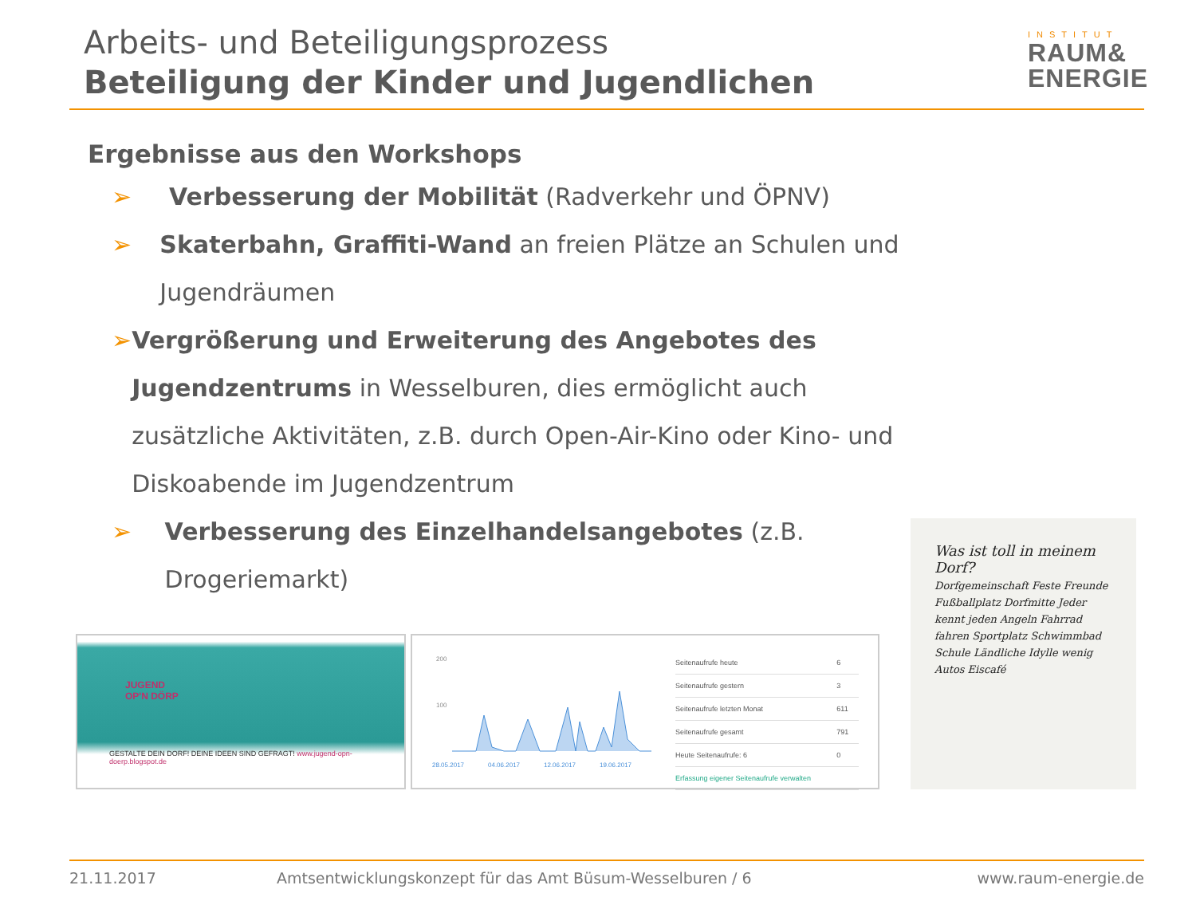Arbeits- und Beteiligungsprozess
Beteiligung der Kinder und Jugendlichen
INSTITUT
RAUM&
ENERGIE
Ergebnisse aus den Workshops
➢ Verbesserung der Mobilität (Radverkehr und ÖPNV)
➢ Skaterbahn, Graffiti-Wand an freien Plätze an Schulen und Jugendräumen
➢ Vergrößerung und Erweiterung des Angebotes des Jugendzentrums in Wesselburen, dies ermöglicht auch zusätzliche Aktivitäten, z.B. durch Open-Air-Kino oder Kino- und Diskoabende im Jugendzentrum
➢ Verbesserung des Einzelhandelsangebotes (z.B. Drogeriemarkt)
JUGEND
OP'N DÖRP
GESTALTE DEIN DORF! DEINE IDEEN SIND GEFRAGT! www.jugend-opn-doerp.blogspot.de
200
100
28.05.2017
04.06.2017
12.06.2017
19.06.2017
| Seitenaufrufe heute | 6 |
| Seitenaufrufe gestern | 3 |
| Seitenaufrufe letzten Monat | 611 |
| Seitenaufrufe gesamt | 791 |
| Heute Seitenaufrufe: 6 | 0 |
| Erfassung eigener Seitenaufrufe verwalten | |
Was ist toll in meinem Dorf?
Dorfgemeinschaft Feste Freunde Fußballplatz Dorfmitte Jeder kennt jeden Angeln Fahrrad fahren Sportplatz Schwimmbad Schule Ländliche Idylle wenig Autos Eiscafé
21.11.2017 Amtsentwicklungskonzept für das Amt Büsum-Wesselburen / 6 www.raum-energie.de